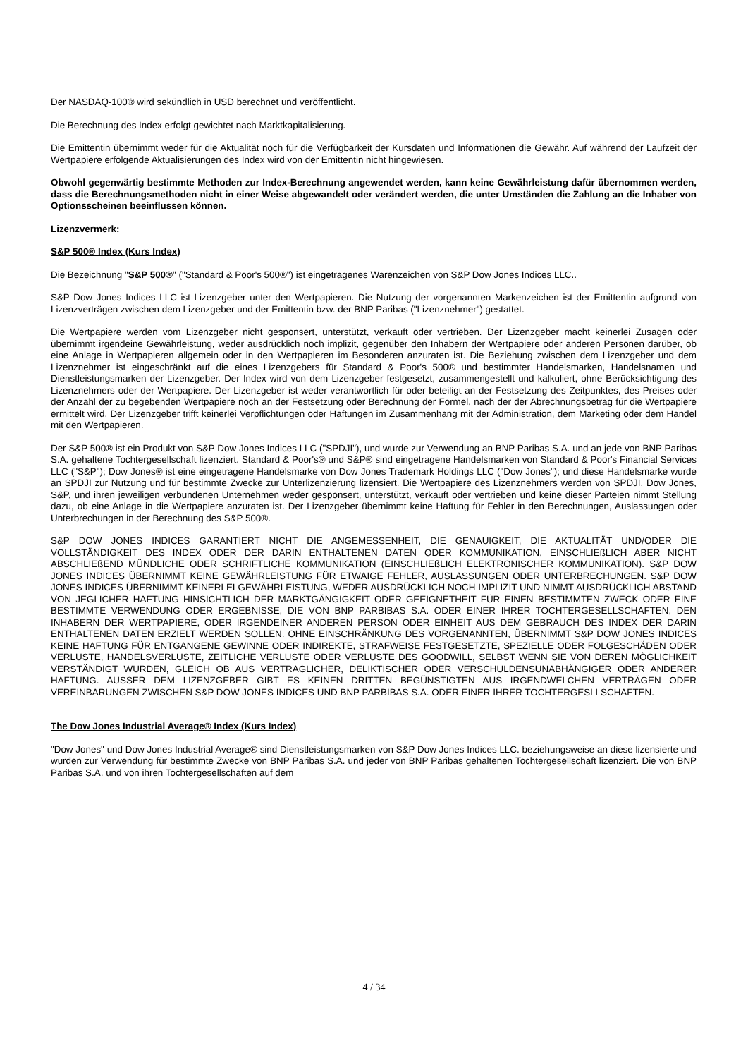Der NASDAQ-100® wird sekündlich in USD berechnet und veröffentlicht.
Die Berechnung des Index erfolgt gewichtet nach Marktkapitalisierung.
Die Emittentin übernimmt weder für die Aktualität noch für die Verfügbarkeit der Kursdaten und Informationen die Gewähr. Auf während der Laufzeit der Wertpapiere erfolgende Aktualisierungen des Index wird von der Emittentin nicht hingewiesen.
Obwohl gegenwärtig bestimmte Methoden zur Index-Berechnung angewendet werden, kann keine Gewährleistung dafür übernommen werden, dass die Berechnungsmethoden nicht in einer Weise abgewandelt oder verändert werden, die unter Umständen die Zahlung an die Inhaber von Optionsscheinen beeinflussen können.
Lizenzvermerk:
S&P 500® Index (Kurs Index)
Die Bezeichnung "S&P 500®" ("Standard & Poor's 500®") ist eingetragenes Warenzeichen von S&P Dow Jones Indices LLC..
S&P Dow Jones Indices LLC ist Lizenzgeber unter den Wertpapieren. Die Nutzung der vorgenannten Markenzeichen ist der Emittentin aufgrund von Lizenzverträgen zwischen dem Lizenzgeber und der Emittentin bzw. der BNP Paribas ("Lizenznehmer") gestattet.
Die Wertpapiere werden vom Lizenzgeber nicht gesponsert, unterstützt, verkauft oder vertrieben. Der Lizenzgeber macht keinerlei Zusagen oder übernimmt irgendeine Gewährleistung, weder ausdrücklich noch implizit, gegenüber den Inhabern der Wertpapiere oder anderen Personen darüber, ob eine Anlage in Wertpapieren allgemein oder in den Wertpapieren im Besonderen anzuraten ist. Die Beziehung zwischen dem Lizenzgeber und dem Lizenznehmer ist eingeschränkt auf die eines Lizenzgebers für Standard & Poor's 500® und bestimmter Handelsmarken, Handelsnamen und Dienstleistungsmarken der Lizenzgeber. Der Index wird von dem Lizenzgeber festgesetzt, zusammengestellt und kalkuliert, ohne Berücksichtigung des Lizenznehmers oder der Wertpapiere. Der Lizenzgeber ist weder verantwortlich für oder beteiligt an der Festsetzung des Zeitpunktes, des Preises oder der Anzahl der zu begebenden Wertpapiere noch an der Festsetzung oder Berechnung der Formel, nach der der Abrechnungsbetrag für die Wertpapiere ermittelt wird. Der Lizenzgeber trifft keinerlei Verpflichtungen oder Haftungen im Zusammenhang mit der Administration, dem Marketing oder dem Handel mit den Wertpapieren.
Der S&P 500® ist ein Produkt von S&P Dow Jones Indices LLC ("SPDJI"), und wurde zur Verwendung an BNP Paribas S.A. und an jede von BNP Paribas S.A. gehaltene Tochtergesellschaft lizenziert. Standard & Poor's® und S&P® sind eingetragene Handelsmarken von Standard & Poor's Financial Services LLC ("S&P"); Dow Jones® ist eine eingetragene Handelsmarke von Dow Jones Trademark Holdings LLC ("Dow Jones"); und diese Handelsmarke wurde an SPDJI zur Nutzung und für bestimmte Zwecke zur Unterlizenzierung lizensiert. Die Wertpapiere des Lizenznehmers werden von SPDJI, Dow Jones, S&P, und ihren jeweiligen verbundenen Unternehmen weder gesponsert, unterstützt, verkauft oder vertrieben und keine dieser Parteien nimmt Stellung dazu, ob eine Anlage in die Wertpapiere anzuraten ist. Der Lizenzgeber übernimmt keine Haftung für Fehler in den Berechnungen, Auslassungen oder Unterbrechungen in der Berechnung des S&P 500®.
S&P DOW JONES INDICES GARANTIERT NICHT DIE ANGEMESSENHEIT, DIE GENAUIGKEIT, DIE AKTUALITÄT UND/ODER DIE VOLLSTÄNDIGKEIT DES INDEX ODER DER DARIN ENTHALTENEN DATEN ODER KOMMUNIKATION, EINSCHLIEßLICH ABER NICHT ABSCHLIEßEND MÜNDLICHE ODER SCHRIFTLICHE KOMMUNIKATION (EINSCHLIEßLICH ELEKTRONISCHER KOMMUNIKATION). S&P DOW JONES INDICES ÜBERNIMMT KEINE GEWÄHRLEISTUNG FÜR ETWAIGE FEHLER, AUSLASSUNGEN ODER UNTERBRECHUNGEN. S&P DOW JONES INDICES ÜBERNIMMT KEINERLEI GEWÄHRLEISTUNG, WEDER AUSDRÜCKLICH NOCH IMPLIZIT UND NIMMT AUSDRÜCKLICH ABSTAND VON JEGLICHER HAFTUNG HINSICHTLICH DER MARKTGÄNGIGKEIT ODER GEEIGNETHEIT FÜR EINEN BESTIMMTEN ZWECK ODER EINE BESTIMMTE VERWENDUNG ODER ERGEBNISSE, DIE VON BNP PARBIBAS S.A. ODER EINER IHRER TOCHTERGESELLSCHAFTEN, DEN INHABERN DER WERTPAPIERE, ODER IRGENDEINER ANDEREN PERSON ODER EINHEIT AUS DEM GEBRAUCH DES INDEX DER DARIN ENTHALTENEN DATEN ERZIELT WERDEN SOLLEN. OHNE EINSCHRÄNKUNG DES VORGENANNTEN, ÜBERNIMMT S&P DOW JONES INDICES KEINE HAFTUNG FÜR ENTGANGENE GEWINNE ODER INDIREKTE, STRAFWEISE FESTGESETZTE, SPEZIELLE ODER FOLGESCHÄDEN ODER VERLUSTE, HANDELSVERLUSTE, ZEITLICHE VERLUSTE ODER VERLUSTE DES GOODWILL, SELBST WENN SIE VON DEREN MÖGLICHKEIT VERSTÄNDIGT WURDEN, GLEICH OB AUS VERTRAGLICHER, DELIKTISCHER ODER VERSCHULDENSUNABHÄNGIGER ODER ANDERER HAFTUNG. AUSSER DEM LIZENZGEBER GIBT ES KEINEN DRITTEN BEGÜNSTIGTEN AUS IRGENDWELCHEN VERTRÄGEN ODER VEREINBARUNGEN ZWISCHEN S&P DOW JONES INDICES UND BNP PARBIBAS S.A. ODER EINER IHRER TOCHTERGESLLSCHAFTEN.
The Dow Jones Industrial Average® Index (Kurs Index)
"Dow Jones" und Dow Jones Industrial Average® sind Dienstleistungsmarken von S&P Dow Jones Indices LLC. beziehungsweise an diese lizensierte und wurden zur Verwendung für bestimmte Zwecke von BNP Paribas S.A. und jeder von BNP Paribas gehaltenen Tochtergesellschaft lizenziert. Die von BNP Paribas S.A. und von ihren Tochtergesellschaften auf dem
4 / 34